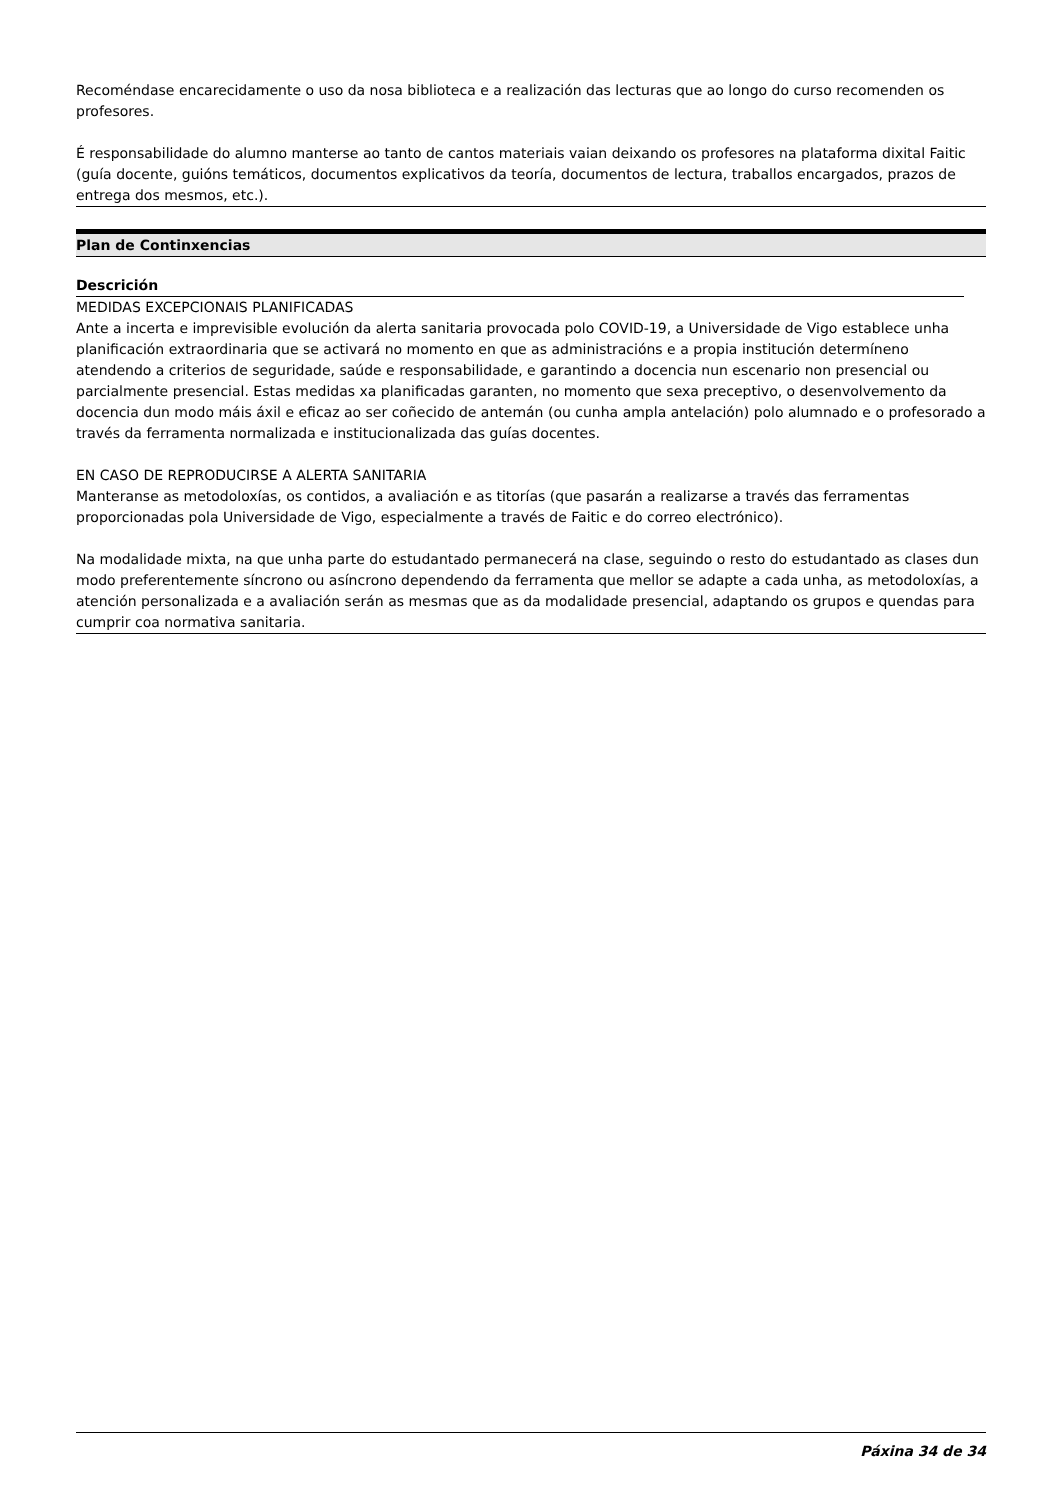Recoméndase encarecidamente o uso da nosa biblioteca e a realización das lecturas que ao longo do curso recomenden os profesores.
É responsabilidade do alumno manterse ao tanto de cantos materiais vaian deixando os profesores na plataforma dixital Faitic (guía docente, guións temáticos, documentos explicativos da teoría, documentos de lectura, traballos encargados, prazos de entrega dos mesmos, etc.).
Plan de Continxencias
Descrición
MEDIDAS EXCEPCIONAIS PLANIFICADAS
Ante a incerta e imprevisible evolución da alerta sanitaria provocada polo COVID-19, a Universidade de Vigo establece unha planificación extraordinaria que se activará no momento en que as administracións e a propia institución determíneno atendendo a criterios de seguridade, saúde e responsabilidade, e garantindo a docencia nun escenario non presencial ou parcialmente presencial. Estas medidas xa planificadas garanten, no momento que sexa preceptivo, o desenvolvemento da docencia dun modo máis áxil e eficaz ao ser coñecido de antemán (ou cunha ampla antelación) polo alumnado e o profesorado a través da ferramenta normalizada e institucionalizada das guías docentes.
EN CASO DE REPRODUCIRSE A ALERTA SANITARIA
Manteranse as metodoloxías, os contidos, a avaliación e as titorías (que pasarán a realizarse a través das ferramentas proporcionadas pola Universidade de Vigo, especialmente a través de Faitic e do correo electrónico).
Na modalidade mixta, na que unha parte do estudantado permanecerá na clase, seguindo o resto do estudantado as clases dun modo preferentemente síncrono ou asíncrono dependendo da ferramenta que mellor se adapte a cada unha, as metodoloxías, a atención personalizada e a avaliación serán as mesmas que as da modalidade presencial, adaptando os grupos e quendas para cumprir coa normativa sanitaria.
Páxina 34 de 34